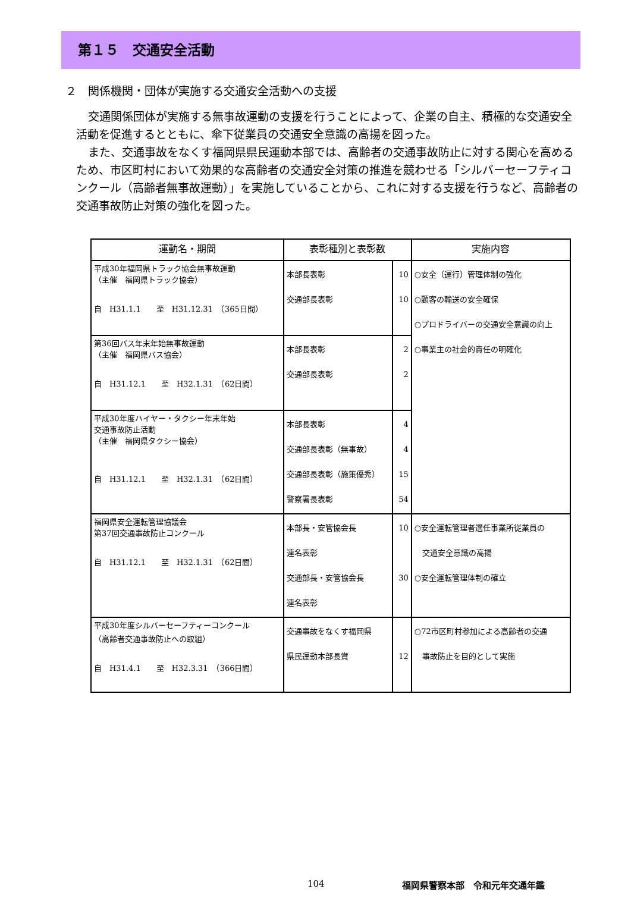第１５　交通安全活動
２　関係機関・団体が実施する交通安全活動への支援
交通関係団体が実施する無事故運動の支援を行うことによって、企業の自主、積極的な交通安全活動を促進するとともに、傘下従業員の交通安全意識の高揚を図った。
また、交通事故をなくす福岡県県民運動本部では、高齢者の交通事故防止に対する関心を高めるため、市区町村において効果的な高齢者の交通安全対策の推進を競わせる「シルバーセーフティコンクール（高齢者無事故運動）」を実施していることから、これに対する支援を行うなど、高齢者の交通事故防止対策の強化を図った。
| 運動名・期間 | 表彰種別と表彰数 | | 実施内容 |
| --- | --- | --- | --- |
| 平成30年福岡県トラック協会無事故運動 （主催 福岡県トラック協会） 自 H31.1.1 至 H31.12.31 （365日間） | 本部長表彰 交通部長表彰 | 10 10 | ○安全（運行）管理体制の強化 ○顧客の輸送の安全確保 ○プロドライバーの交通安全意識の向上 ○事業主の社会的責任の明確化 |
| 第36回バス年末年始無事故運動 （主催 福岡県バス協会） 自 H31.12.1 至 H32.1.31 （62日間） | 本部長表彰 交通部長表彰 | 2 2 | |
| 平成30年度ハイヤー・タクシー年末年始 交通事故防止活動 （主催 福岡県タクシー協会） 自 H31.12.1 至 H32.1.31 （62日間） | 本部長表彰 交通部長表彰（無事故） 交通部長表彰（施策優秀） 警察署長表彰 | 4 4 15 54 | |
| 福岡県安全運転管理協議会 第37回交通事故防止コンクール 自 H31.12.1 至 H32.1.31 （62日間） | 本部長・安管協会長 連名表彰 交通部長・安管協会長 連名表彰 | 10 30 | ○安全運転管理者選任事業所従業員の 交通安全意識の高揚 ○安全運転管理体制の確立 |
| 平成30年度シルバーセーフティーコンクール （高齢者交通事故防止への取組） 自 H31.4.1 至 H32.3.31 （366日間） | 交通事故をなくす福岡県 県民運動本部長賞 | 12 | ○72市区町村参加による高齢者の交通 事故防止を目的として実施 |
104 福岡県警察本部　令和元年交通年鑑